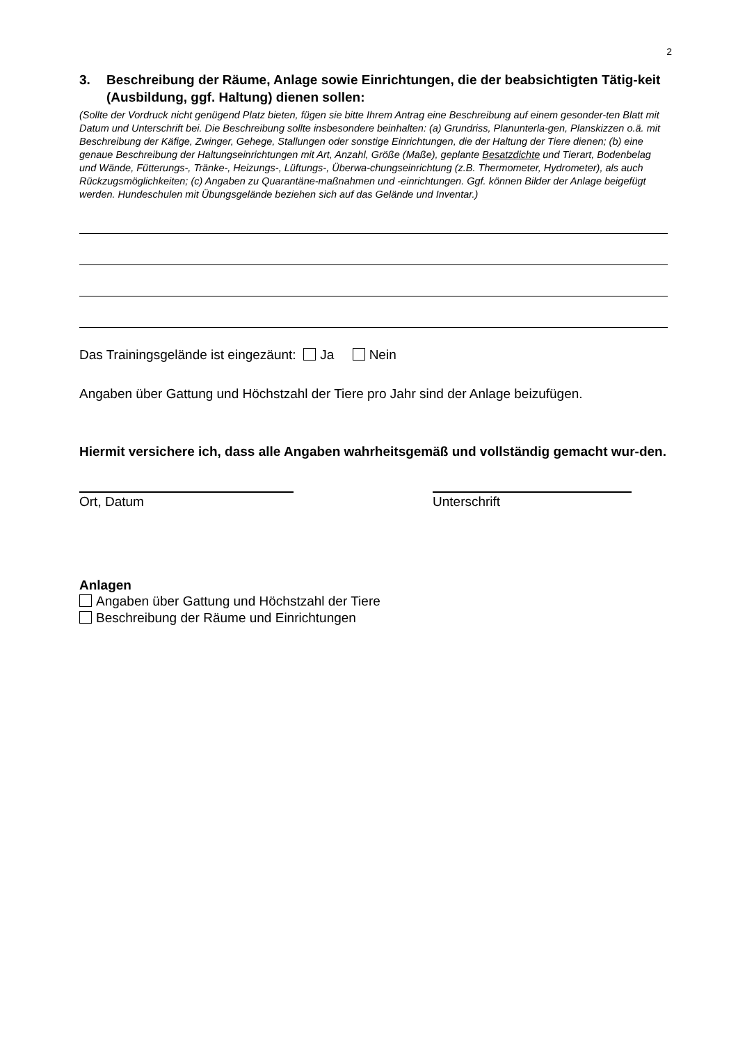2
3. Beschreibung der Räume, Anlage sowie Einrichtungen, die der beabsichtigten Tätig-keit (Ausbildung, ggf. Haltung) dienen sollen:
(Sollte der Vordruck nicht genügend Platz bieten, fügen sie bitte Ihrem Antrag eine Beschreibung auf einem gesonder-ten Blatt mit Datum und Unterschrift bei. Die Beschreibung sollte insbesondere beinhalten: (a) Grundriss, Planunterla-gen, Planskizzen o.ä. mit Beschreibung der Käfige, Zwinger, Gehege, Stallungen oder sonstige Einrichtungen, die der Haltung der Tiere dienen; (b) eine genaue Beschreibung der Haltungseinrichtungen mit Art, Anzahl, Größe (Maße), geplante Besatzdichte und Tierart, Bodenbelag und Wände, Fütterungs-, Tränke-, Heizungs-, Lüftungs-, Überwa-chungseinrichtung (z.B. Thermometer, Hydrometer), als auch Rückzugsmöglichkeiten; (c) Angaben zu Quarantäne-maßnahmen und -einrichtungen. Ggf. können Bilder der Anlage beigefügt werden. Hundeschulen mit Übungsgelände beziehen sich auf das Gelände und Inventar.)
Das Trainingsgelände ist eingezäunt: Ja Nein
Angaben über Gattung und Höchstzahl der Tiere pro Jahr sind der Anlage beizufügen.
Hiermit versichere ich, dass alle Angaben wahrheitsgemäß und vollständig gemacht wur-den.
Ort, Datum Unterschrift
Anlagen
Angaben über Gattung und Höchstzahl der Tiere
Beschreibung der Räume und Einrichtungen